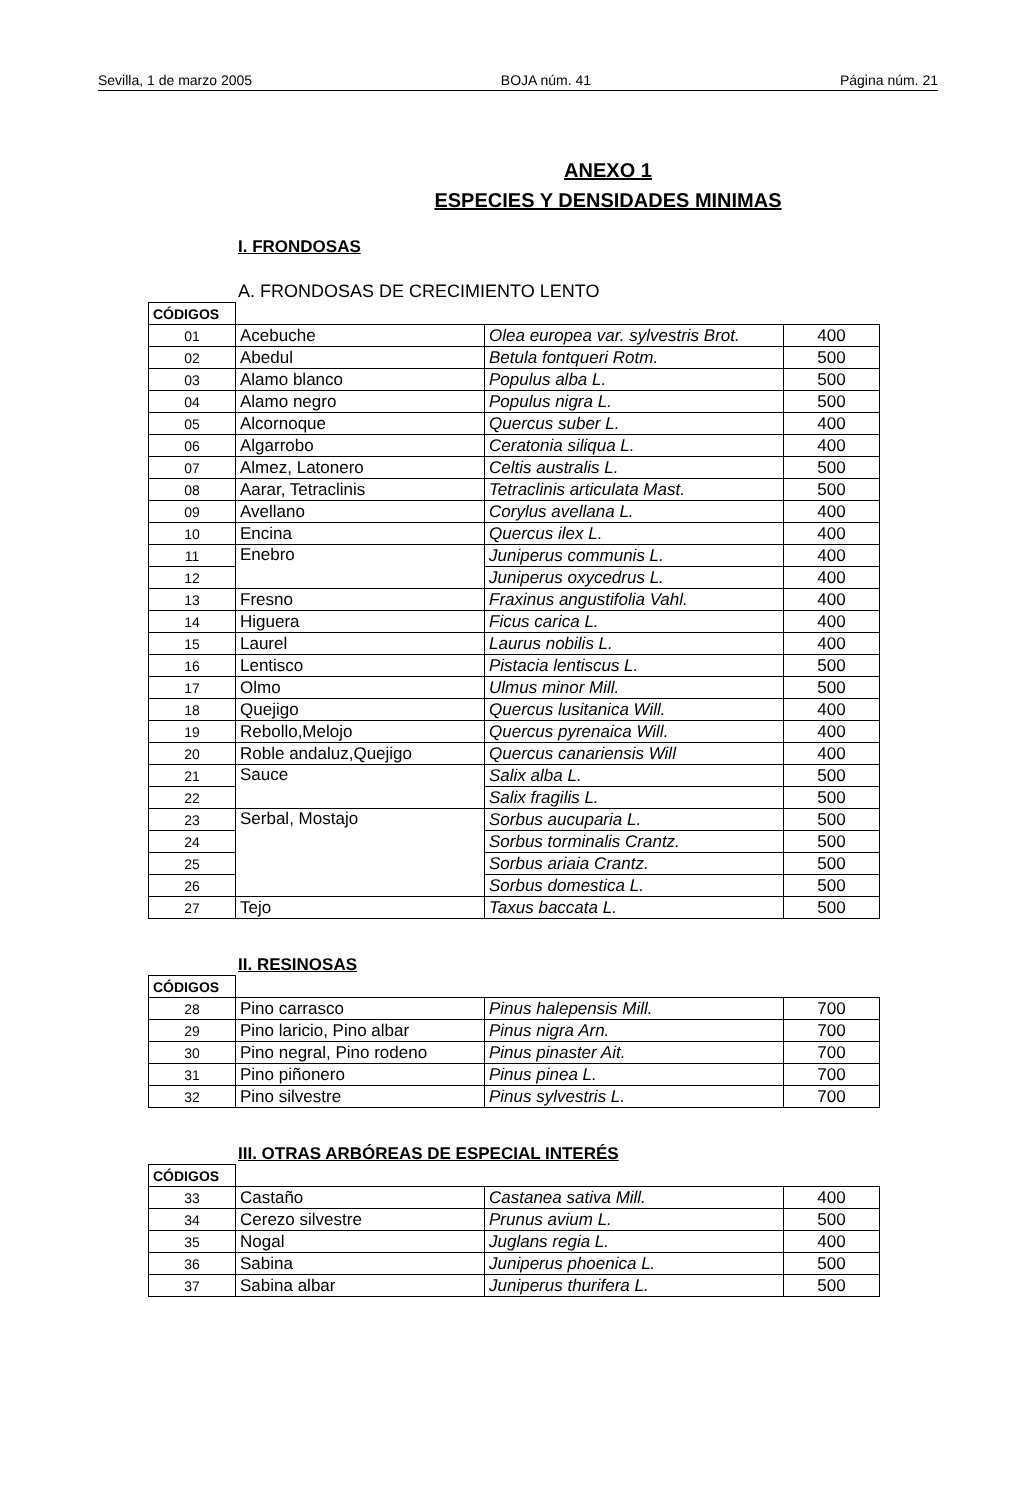Sevilla, 1 de marzo 2005 BOJA núm. 41 Página núm. 21
ANEXO 1
ESPECIES Y DENSIDADES MINIMAS
I. FRONDOSAS
A. FRONDOSAS DE CRECIMIENTO LENTO
| CÓDIGOS | | | |
| 01 | Acebuche | Olea europea var. sylvestris Brot. | 400 |
| 02 | Abedul | Betula fontqueri Rotm. | 500 |
| 03 | Alamo blanco | Populus alba L. | 500 |
| 04 | Alamo negro | Populus nigra L. | 500 |
| 05 | Alcornoque | Quercus suber L. | 400 |
| 06 | Algarrobo | Ceratonia siliqua L. | 400 |
| 07 | Almez, Latonero | Celtis australis L. | 500 |
| 08 | Aarar, Tetraclinis | Tetraclinis articulata Mast. | 500 |
| 09 | Avellano | Corylus avellana L. | 400 |
| 10 | Encina | Quercus ilex L. | 400 |
| 11 | Enebro | Juniperus communis L. | 400 |
| 12 | | Juniperus oxycedrus L. | 400 |
| 13 | Fresno | Fraxinus angustifolia Vahl. | 400 |
| 14 | Higuera | Ficus carica L. | 400 |
| 15 | Laurel | Laurus nobilis L. | 400 |
| 16 | Lentisco | Pistacia lentiscus L. | 500 |
| 17 | Olmo | Ulmus minor Mill. | 500 |
| 18 | Quejigo | Quercus lusitanica Will. | 400 |
| 19 | Rebollo,Melojo | Quercus pyrenaica Will. | 400 |
| 20 | Roble andaluz,Quejigo | Quercus canariensis Will | 400 |
| 21 | Sauce | Salix alba L. | 500 |
| 22 | | Salix fragilis L. | 500 |
| 23 | Serbal, Mostajo | Sorbus aucuparia L. | 500 |
| 24 | | Sorbus torminalis Crantz. | 500 |
| 25 | | Sorbus ariaia Crantz. | 500 |
| 26 | | Sorbus domestica L. | 500 |
| 27 | Tejo | Taxus baccata L. | 500 |
II. RESINOSAS
| CÓDIGOS | | | |
| 28 | Pino carrasco | Pinus halepensis Mill. | 700 |
| 29 | Pino laricio, Pino albar | Pinus nigra Arn. | 700 |
| 30 | Pino negral, Pino rodeno | Pinus pinaster Ait. | 700 |
| 31 | Pino piñonero | Pinus pinea L. | 700 |
| 32 | Pino silvestre | Pinus sylvestris L. | 700 |
III. OTRAS ARBÓREAS DE ESPECIAL INTERÉS
| CÓDIGOS | | | |
| 33 | Castaño | Castanea sativa Mill. | 400 |
| 34 | Cerezo silvestre | Prunus avium L. | 500 |
| 35 | Nogal | Juglans regia L. | 400 |
| 36 | Sabina | Juniperus phoenica L. | 500 |
| 37 | Sabina albar | Juniperus thurifera L. | 500 |